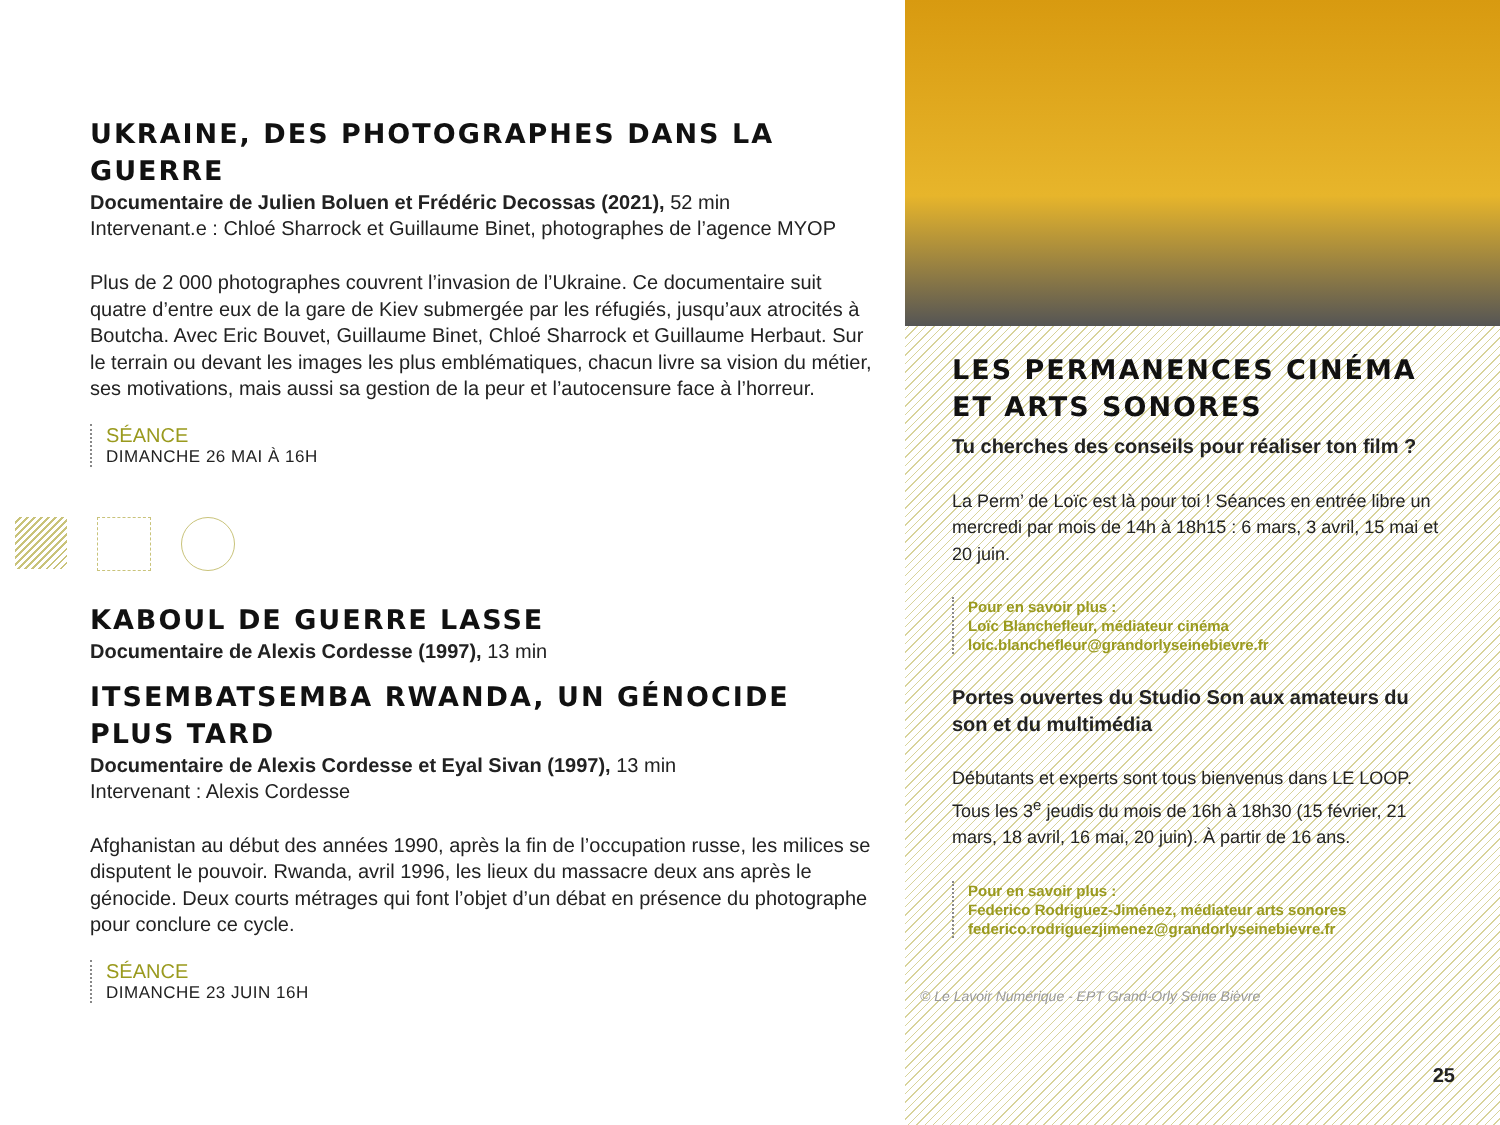UKRAINE, DES PHOTOGRAPHES DANS LA GUERRE
Documentaire de Julien Boluen et Frédéric Decossas (2021), 52 min
Intervenant.e : Chloé Sharrock et Guillaume Binet, photographes de l’agence MYOP
Plus de 2 000 photographes couvrent l’invasion de l’Ukraine. Ce documentaire suit quatre d’entre eux de la gare de Kiev submergée par les réfugiés, jusqu’aux atrocités à Boutcha. Avec Eric Bouvet, Guillaume Binet, Chloé Sharrock et Guillaume Herbaut. Sur le terrain ou devant les images les plus emblématiques, chacun livre sa vision du métier, ses motivations, mais aussi sa gestion de la peur et l’autocensure face à l’horreur.
SÉANCE
DIMANCHE 26 MAI À 16H
KABOUL DE GUERRE LASSE
Documentaire de Alexis Cordesse (1997), 13 min
ITSEMBATSEMBA RWANDA, UN GÉNOCIDE PLUS TARD
Documentaire de Alexis Cordesse et Eyal Sivan (1997), 13 min
Intervenant : Alexis Cordesse
Afghanistan au début des années 1990, après la fin de l’occupation russe, les milices se disputent le pouvoir. Rwanda, avril 1996, les lieux du massacre deux ans après le génocide. Deux courts métrages qui font l’objet d’un débat en présence du photographe pour conclure ce cycle.
SÉANCE
DIMANCHE 23 JUIN 16H
LES PERMANENCES CINÉMA ET ARTS SONORES
Tu cherches des conseils pour réaliser ton film ?
La Perm’ de Loïc est là pour toi ! Séances en entrée libre un mercredi par mois de 14h à 18h15 : 6 mars, 3 avril, 15 mai et 20 juin.
Pour en savoir plus :
Loïc Blanchefleur, médiateur cinéma
loic.blanchefleur@grandorlyseinebievre.fr
Portes ouvertes du Studio Son aux amateurs du son et du multimédia
Débutants et experts sont tous bienvenus dans LE LOOP. Tous les 3<sup>e</sup> jeudis du mois de 16h à 18h30 (15 février, 21 mars, 18 avril, 16 mai, 20 juin). À partir de 16 ans.
Pour en savoir plus :
Federico Rodriguez-Jiménez, médiateur arts sonores
federico.rodriguezjimenez@grandorlyseinebievre.fr
© Le Lavoir Numérique - EPT Grand-Orly Seine Bièvre
25